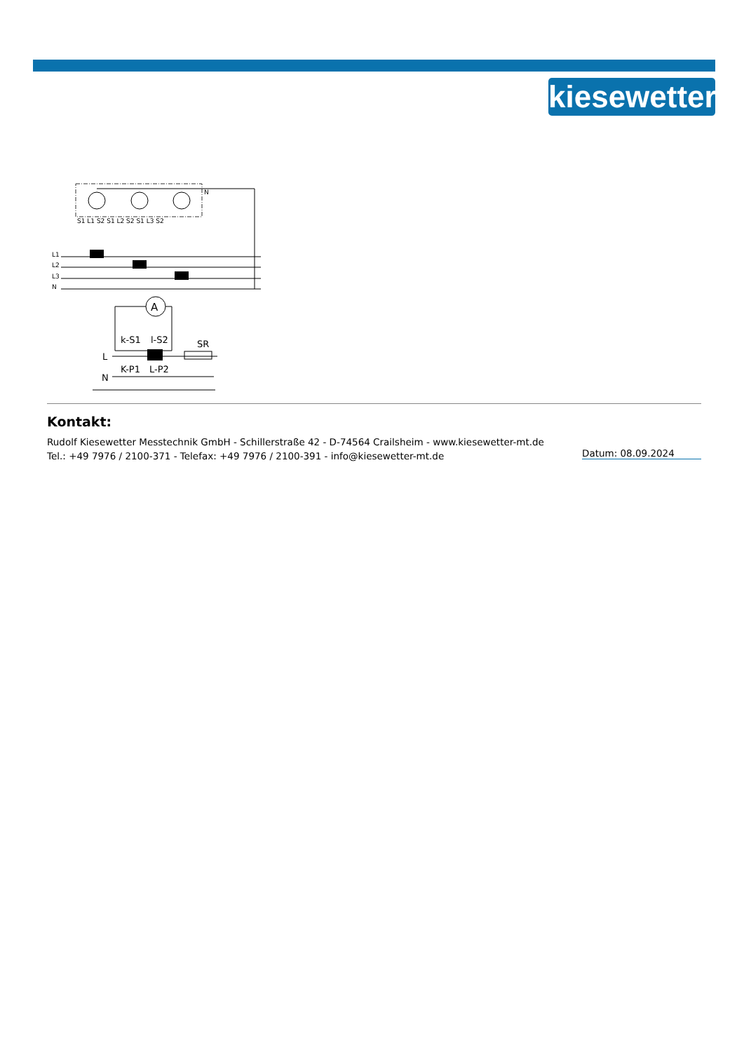kiesewetter
N
S1 L1 S2 S1 L2 S2 S1 L3 S2
L1
L2
L3
N
A
k-S1
l-S2
L
SR
K-P1
L-P2
N
Kontakt:
Rudolf Kiesewetter Messtechnik GmbH - Schillerstraße 42 - D-74564 Crailsheim - www.kiesewetter-mt.de
Tel.: +49 7976 / 2100-371 - Telefax: +49 7976 / 2100-391 - info@kiesewetter-mt.de
Datum: 08.09.2024